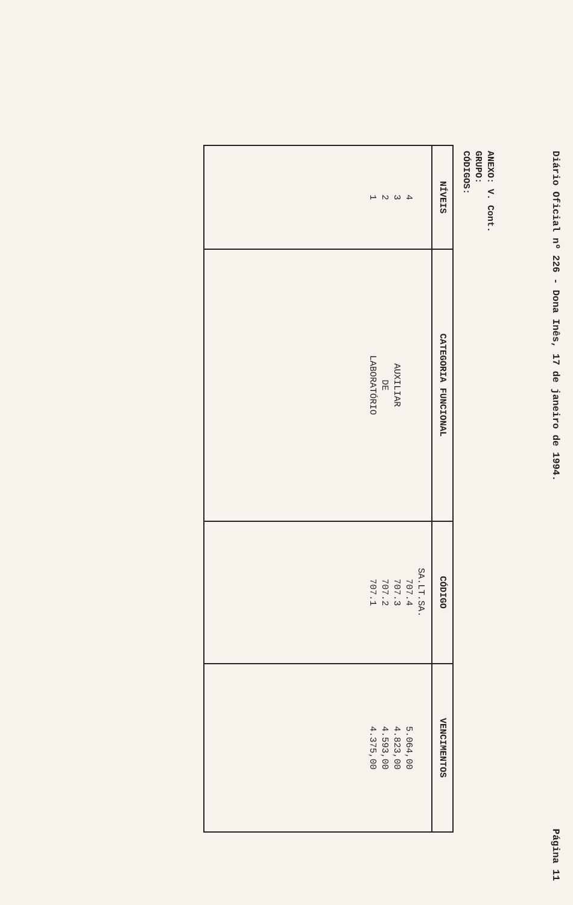Diário Oficial nº 226 - Dona Inês, 17 de janeiro de 1994. Página 11
ANEXO: V. Cont.
GRUPO:
CÓDIGOS:
| NÍVEIS | CATEGORIA FUNCIONAL | CÓDIGO | VENCIMENTOS |
| --- | --- | --- | --- |
| 4 3 2 1 | AUXILIAR DE LABORATÓRIO | SA.LT.SA. 707.4 707.3 707.2 707.1 | 5.064,00 4.823,00 4.593,00 4.375,00 |